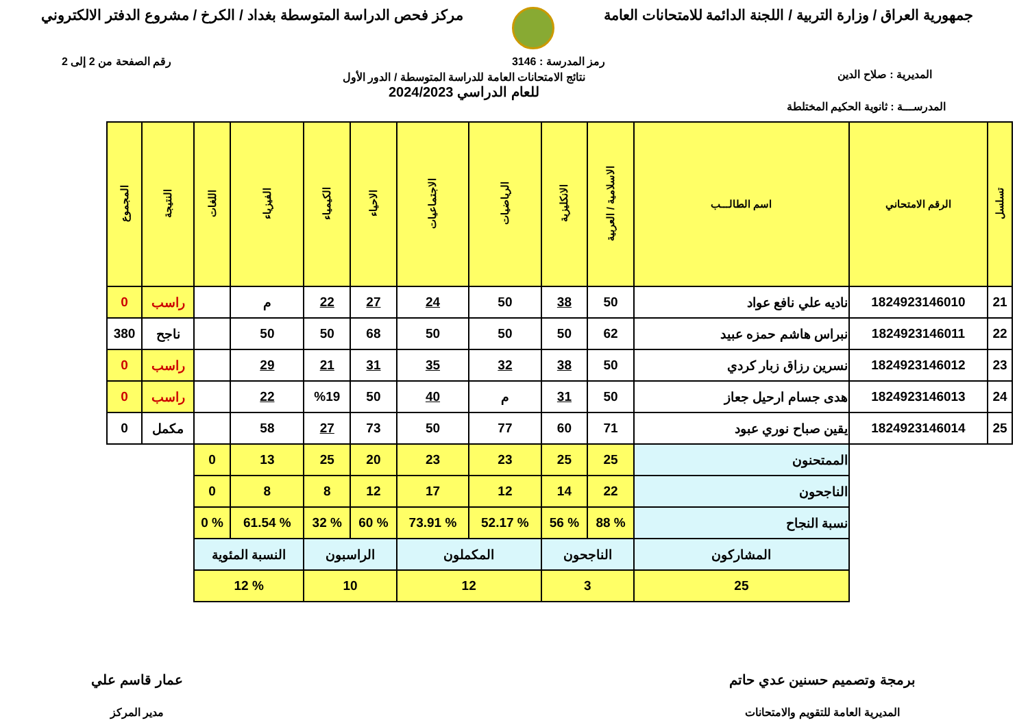جمهورية العراق / وزارة التربية / اللجنة الدائمة للامتحانات العامة مركز فحص الدراسة المتوسطة بغداد / الكرخ / مشروع الدفتر الالكتروني
رمز المدرسة : 3146 رقم الصفحة من 2 إلى 2
المديرية : صلاح الدين
نتائج الامتحانات العامة للدراسة المتوسطة / الدور الأول
للعام الدراسي 2024/2023
المدرســـة : ثانوية الحكيم المختلطة
| تسلسل | الرقم الامتحاني | اسم الطالـــب | الاسلامية / العربية | الانكليزية | الرياضيات | الاجتماعيات | الاحياء | الكيمياء | الفيزياء | اللغات | النتيجة | المجموع |
| --- | --- | --- | --- | --- | --- | --- | --- | --- | --- | --- | --- | --- |
| 21 | 1824923146010 | ناديه علي نافع عواد | 50 | 38 | 50 | 24 | 27 | 22 | م | | راسب | 0 |
| 22 | 1824923146011 | نبراس هاشم حمزه عبيد | 62 | 50 | 50 | 50 | 68 | 50 | 50 | | ناجح | 380 |
| 23 | 1824923146012 | نسرين رزاق زبار كردي | 50 | 38 | 32 | 35 | 31 | 21 | 29 | | راسب | 0 |
| 24 | 1824923146013 | هدى جسام ارحيل جعاز | 50 | 31 | م | 40 | 50 | %19 | 22 | | راسب | 0 |
| 25 | 1824923146014 | يقين صباح نوري عبود | 71 | 60 | 77 | 50 | 73 | 27 | 58 | | مكمل | 0 |
| | | الممتحنون | 25 | 25 | 23 | 23 | 20 | 25 | 13 | 0 | | |
| | | الناجحون | 22 | 14 | 12 | 17 | 12 | 8 | 8 | 0 | | |
| | | نسبة النجاح | % 88 | % 56 | % 52.17 | % 73.91 | % 60 | % 32 | % 61.54 | % 0 | | |
| | | المشاركون | الناجحون | | المكملون | | الراسبون | | النسبة المئوية | | | |
| | | 25 | 3 | | 12 | | 10 | | % 12 | | | |
برمجة وتصميم حسنين عدي حاتم
المديرية العامة للتقويم والامتحانات
عمار قاسم علي
مدير المركز